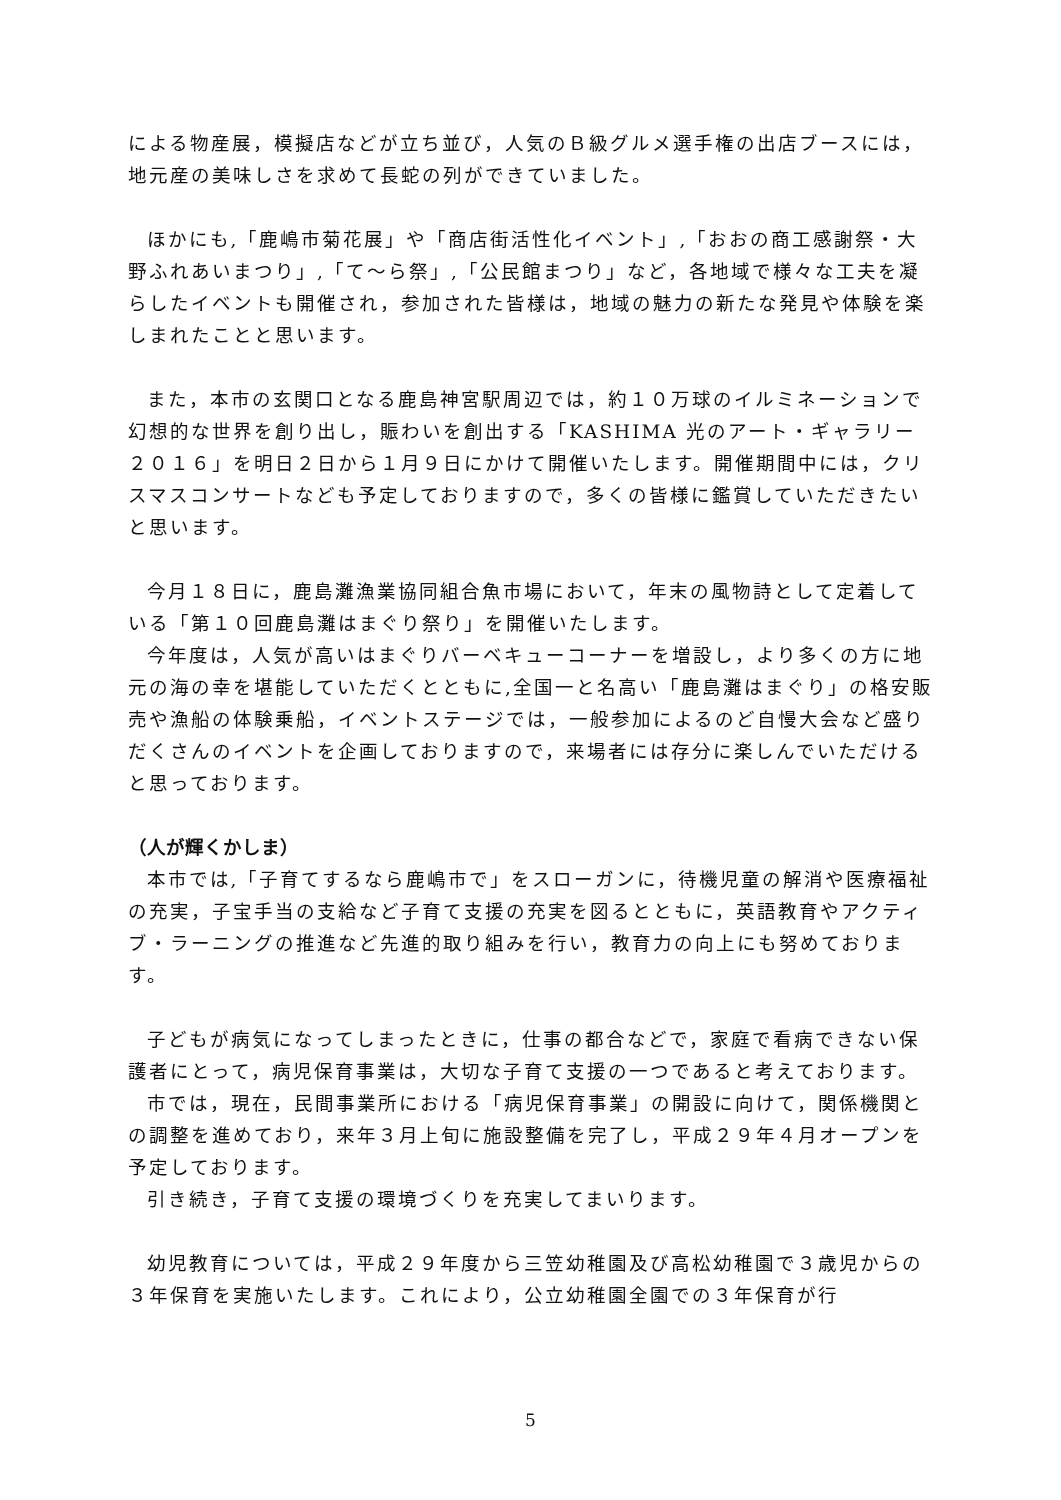による物産展，模擬店などが立ち並び，人気のＢ級グルメ選手権の出店ブースには，地元産の美味しさを求めて長蛇の列ができていました。
ほかにも,「鹿嶋市菊花展」や「商店街活性化イベント」,「おおの商工感謝祭・大野ふれあいまつり」,「て〜ら祭」,「公民館まつり」など，各地域で様々な工夫を凝らしたイベントも開催され，参加された皆様は，地域の魅力の新たな発見や体験を楽しまれたことと思います。
また，本市の玄関口となる鹿島神宮駅周辺では，約１０万球のイルミネーションで幻想的な世界を創り出し，賑わいを創出する「KASHIMA 光のアート・ギャラリー２０１６」を明日２日から１月９日にかけて開催いたします。開催期間中には，クリスマスコンサートなども予定しておりますので，多くの皆様に鑑賞していただきたいと思います。
今月１８日に，鹿島灘漁業協同組合魚市場において，年末の風物詩として定着している「第１０回鹿島灘はまぐり祭り」を開催いたします。
今年度は，人気が高いはまぐりバーベキューコーナーを増設し，より多くの方に地元の海の幸を堪能していただくとともに,全国一と名高い「鹿島灘はまぐり」の格安販売や漁船の体験乗船，イベントステージでは，一般参加によるのど自慢大会など盛りだくさんのイベントを企画しておりますので，来場者には存分に楽しんでいただけると思っております。
（人が輝くかしま）
本市では,「子育てするなら鹿嶋市で」をスローガンに，待機児童の解消や医療福祉の充実，子宝手当の支給など子育て支援の充実を図るとともに，英語教育やアクティブ・ラーニングの推進など先進的取り組みを行い，教育力の向上にも努めております。
子どもが病気になってしまったときに，仕事の都合などで，家庭で看病できない保護者にとって，病児保育事業は，大切な子育て支援の一つであると考えております。
市では，現在，民間事業所における「病児保育事業」の開設に向けて，関係機関との調整を進めており，来年３月上旬に施設整備を完了し，平成２９年４月オープンを予定しております。
引き続き，子育て支援の環境づくりを充実してまいります。
幼児教育については，平成２９年度から三笠幼稚園及び高松幼稚園で３歳児からの３年保育を実施いたします。これにより，公立幼稚園全園での３年保育が行
5